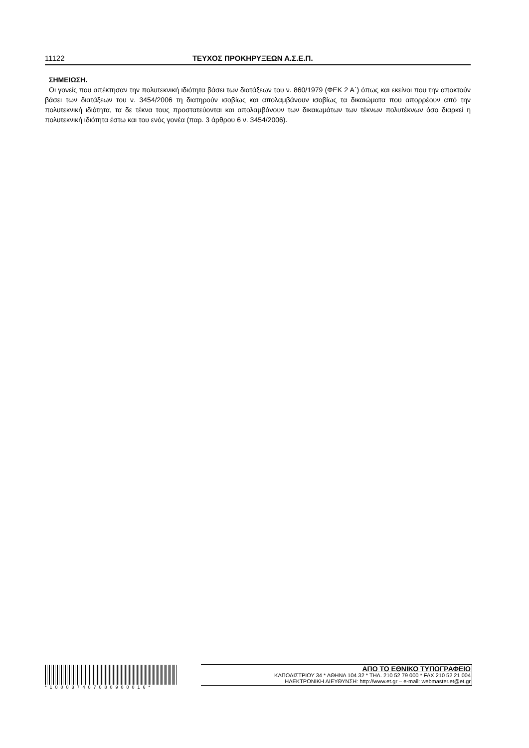11122 ΤΕΥΧΟΣ ΠΡΟΚΗΡΥΞΕΩΝ Α.Σ.Ε.Π.
ΣΗΜΕΙΩΣΗ.
Οι γονείς που απέκτησαν την πολυτεκνική ιδιότητα βάσει των διατάξεων του ν. 860/1979 (ΦΕΚ 2 Α΄) όπως και εκείνοι που την αποκτούν βάσει των διατάξεων του ν. 3454/2006 τη διατηρούν ισοβίως και απολαμβάνουν ισοβίως τα δικαιώματα που απορρέουν από την πολυτεκνική ιδιότητα, τα δε τέκνα τους προστατεύονται και απολαμβάνουν των δικαιωμάτων των τέκνων πολυτέκνων όσο διαρκεί η πολυτεκνική ιδιότητα έστω και του ενός γονέα (παρ. 3 άρθρου 6 ν. 3454/2006).
*100037407080900016*
ΑΠΟ ΤΟ ΕΘΝΙΚΟ ΤΥΠΟΓΡΑΦΕΙΟ
ΚΑΠΟΔΙΣΤΡΙΟΥ 34 * ΑΘΗΝΑ 104 32 * ΤΗΛ. 210 52 79 000 * FAX 210 52 21 004
ΗΛΕΚΤΡΟΝΙΚΗ ΔΙΕΥΘΥΝΣΗ: http://www.et.gr – e-mail: webmaster.et@et.gr